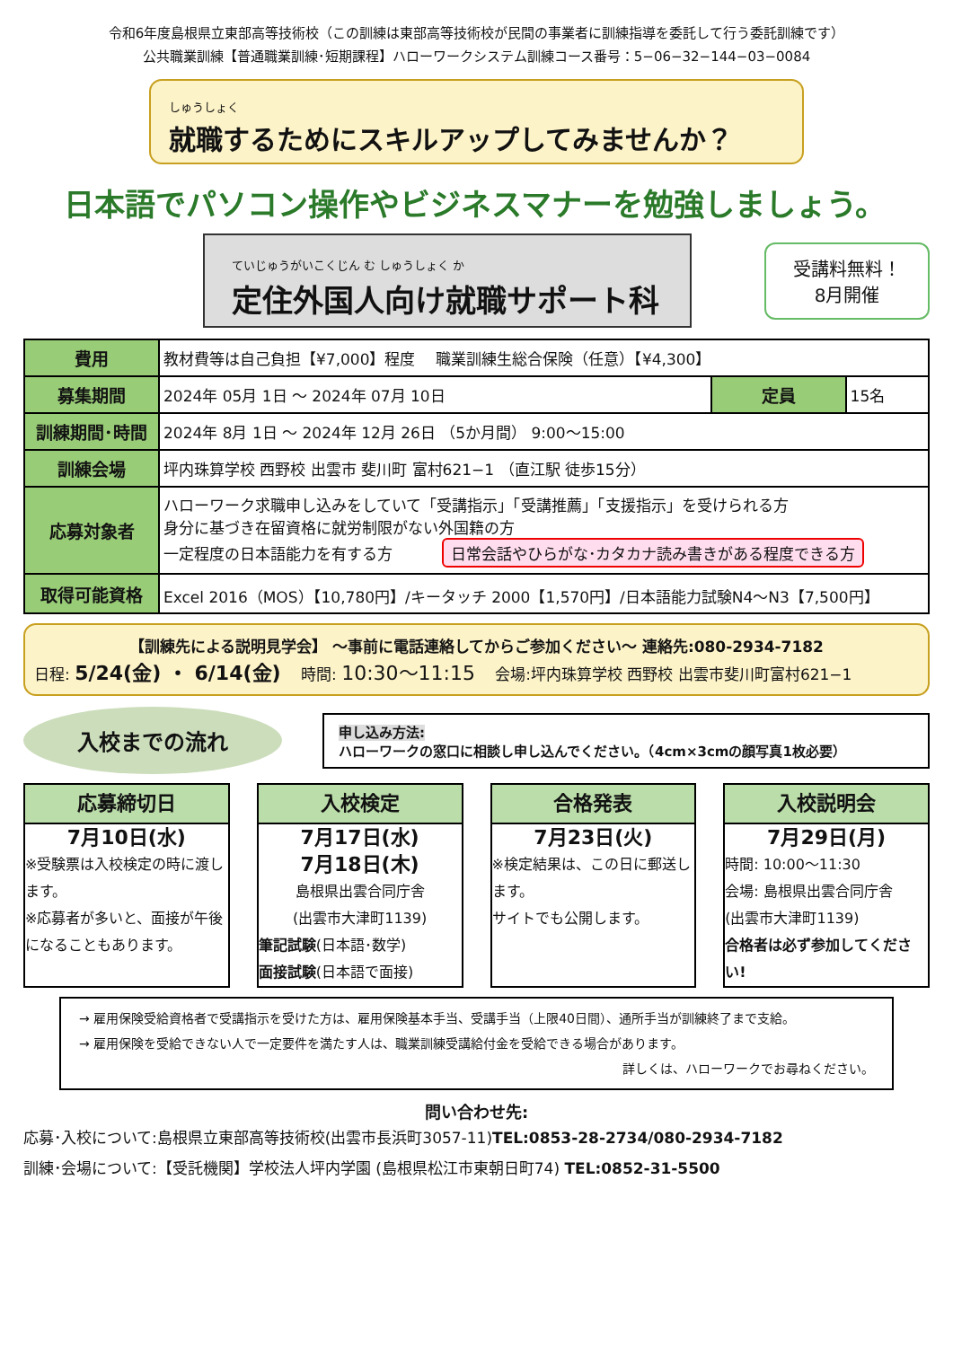令和6年度島根県立東部高等技術校（この訓練は東部高等技術校が民間の事業者に訓練指導を委託して行う委託訓練です）
公共職業訓練【普通職業訓練･短期課程】ハローワークシステム訓練コース番号：5−06−32−144−03−0084
しゅうしょく
就職するためにスキルアップしてみませんか？
日本語でパソコン操作やビジネスマナーを勉強しましょう。
ていじゅうがいこくじん む しゅうしょく か
定住外国人向け就職サポート科
受講料無料！
8月開催
| 費用 | 教材費等は自己負担【¥7,000】程度 職業訓練生総合保険（任意）【¥4,300】 | | |
| 募集期間 | 2024年 05月 1日 ～ 2024年 07月 10日 | 定員 | 15名 |
| 訓練期間･時間 | 2024年 8月 1日 ～ 2024年 12月 26日 （5か月間） 9:00～15:00 | | |
| 訓練会場 | 坪内珠算学校 西野校 出雲市 斐川町 富村621−1 （直江駅 徒歩15分） | | |
| 応募対象者 | ハローワーク求職申し込みをしていて「受講指示」「受講推薦」「支援指示」を受けられる方 身分に基づき在留資格に就労制限がない外国籍の方 一定程度の日本語能力を有する方 日常会話やひらがな･カタカナ読み書きがある程度できる方 | | |
| 取得可能資格 | Excel 2016（MOS）【10,780円】/キータッチ 2000【1,570円】/日本語能力試験N4～N3【7,500円】 | | |
【訓練先による説明見学会】 ～事前に電話連絡してからご参加ください～ 連絡先:080-2934-7182
日程: 5/24(金) ・ 6/14(金) 　時間: 10:30～11:15 　会場:坪内珠算学校 西野校 出雲市斐川町富村621−1
入校までの流れ
申し込み方法:
ハローワークの窓口に相談し申し込んでください。（4cm×3cmの顔写真1枚必要）
応募締切日
7月10日(水)
※受験票は入校検定の時に渡します。
※応募者が多いと、面接が午後になることもあります。
入校検定
7月17日(水)
7月18日(木)
島根県出雲合同庁舎
(出雲市大津町1139)
筆記試験(日本語･数学)
面接試験(日本語で面接)
合格発表
7月23日(火)
※検定結果は、この日に郵送します。
サイトでも公開します。
入校説明会
7月29日(月)
時間: 10:00～11:30
会場: 島根県出雲合同庁舎
(出雲市大津町1139)
合格者は必ず参加してください!
→ 雇用保険受給資格者で受講指示を受けた方は、雇用保険基本手当、受講手当（上限40日間）、通所手当が訓練終了まで支給。
→ 雇用保険を受給できない人で一定要件を満たす人は、職業訓練受講給付金を受給できる場合があります。
詳しくは、ハローワークでお尋ねください。
問い合わせ先:
応募･入校について:島根県立東部高等技術校(出雲市長浜町3057-11)TEL:0853-28-2734/080-2934-7182
訓練･会場について:【受託機関】学校法人坪内学園 (島根県松江市東朝日町74) TEL:0852-31-5500